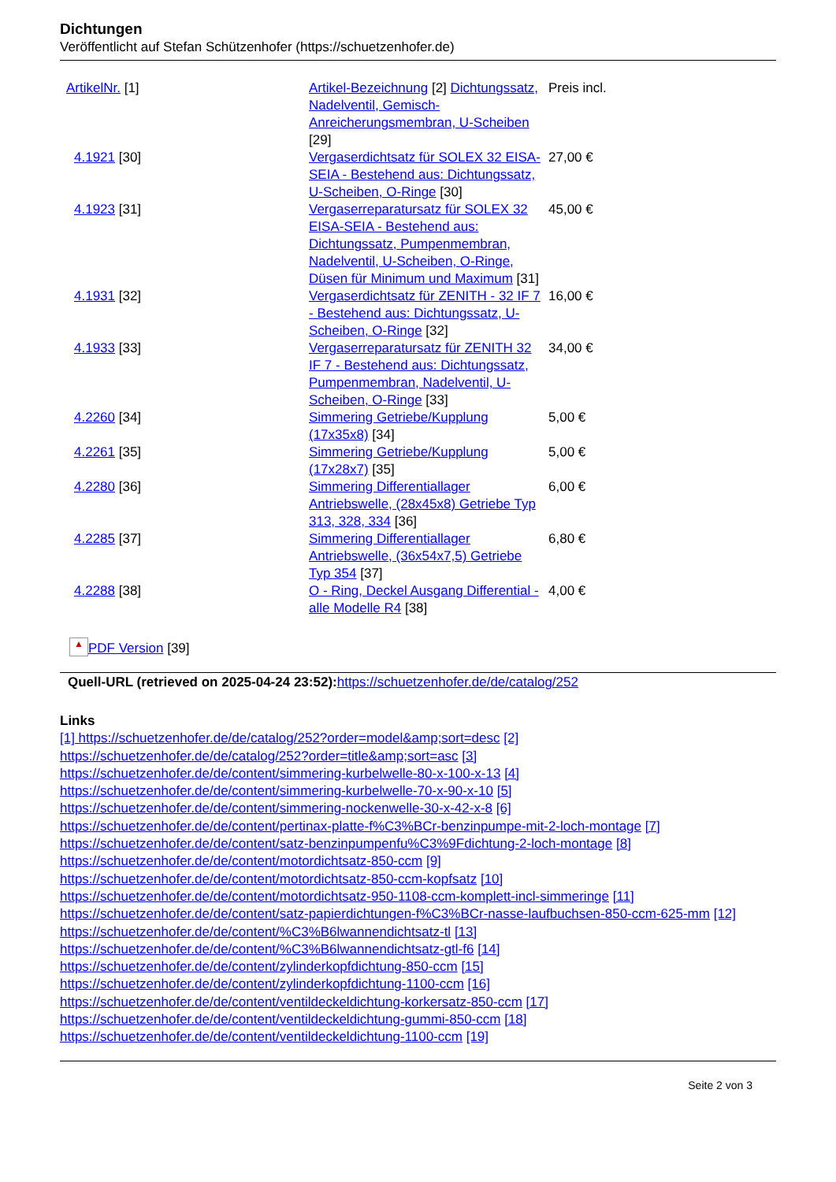Dichtungen
Veröffentlicht auf Stefan Schützenhofer (https://schuetzenhofer.de)
| ArtikelNr. [1] | Artikel-Bezeichnung [2] Dichtungssatz, Nadelventil, Gemisch-Anreicherungsmembran, U-Scheiben [29] | Preis incl. |
| 4.1921 [30] | Vergaserdichtsatz für SOLEX 32 EISA-SEIA - Bestehend aus: Dichtungssatz, U-Scheiben, O-Ringe [30] | 27,00 € |
| 4.1923 [31] | Vergaserreparatursatz für SOLEX 32 EISA-SEIA - Bestehend aus: Dichtungssatz, Pumpenmembran, Nadelventil, U-Scheiben, O-Ringe, Düsen für Minimum und Maximum [31] | 45,00 € |
| 4.1931 [32] | Vergaserdichtsatz für ZENITH - 32 IF 7 - Bestehend aus: Dichtungssatz, U-Scheiben, O-Ringe [32] | 16,00 € |
| 4.1933 [33] | Vergaserreparatursatz für ZENITH 32 IF 7 - Bestehend aus: Dichtungssatz, Pumpenmembran, Nadelventil, U-Scheiben, O-Ringe [33] | 34,00 € |
| 4.2260 [34] | Simmering Getriebe/Kupplung (17x35x8) [34] | 5,00 € |
| 4.2261 [35] | Simmering Getriebe/Kupplung (17x28x7) [35] | 5,00 € |
| 4.2280 [36] | Simmering Differentiallager Antriebswelle, (28x45x8) Getriebe Typ 313, 328, 334 [36] | 6,00 € |
| 4.2285 [37] | Simmering Differentiallager Antriebswelle, (36x54x7,5) Getriebe Typ 354 [37] | 6,80 € |
| 4.2288 [38] | O - Ring, Deckel Ausgang Differential - alle Modelle R4 [38] | 4,00 € |
▲ PDF Version [39]
Quell-URL (retrieved on 2025-04-24 23:52):https://schuetzenhofer.de/de/catalog/252
Links
[1] https://schuetzenhofer.de/de/catalog/252?order=model&amp;sort=desc [2]
https://schuetzenhofer.de/de/catalog/252?order=title&amp;sort=asc [3]
https://schuetzenhofer.de/de/content/simmering-kurbelwelle-80-x-100-x-13 [4]
https://schuetzenhofer.de/de/content/simmering-kurbelwelle-70-x-90-x-10 [5]
https://schuetzenhofer.de/de/content/simmering-nockenwelle-30-x-42-x-8 [6]
https://schuetzenhofer.de/de/content/pertinax-platte-f%C3%BCr-benzinpumpe-mit-2-loch-montage [7]
https://schuetzenhofer.de/de/content/satz-benzinpumpenfu%C3%9Fdichtung-2-loch-montage [8]
https://schuetzenhofer.de/de/content/motordichtsatz-850-ccm [9]
https://schuetzenhofer.de/de/content/motordichtsatz-850-ccm-kopfsatz [10]
https://schuetzenhofer.de/de/content/motordichtsatz-950-1108-ccm-komplett-incl-simmeringe [11]
https://schuetzenhofer.de/de/content/satz-papierdichtungen-f%C3%BCr-nasse-laufbuchsen-850-ccm-625-mm [12]
https://schuetzenhofer.de/de/content/%C3%B6lwannendichtsatz-tl [13]
https://schuetzenhofer.de/de/content/%C3%B6lwannendichtsatz-gtl-f6 [14]
https://schuetzenhofer.de/de/content/zylinderkopfdichtung-850-ccm [15]
https://schuetzenhofer.de/de/content/zylinderkopfdichtung-1100-ccm [16]
https://schuetzenhofer.de/de/content/ventildeckeldichtung-korkersatz-850-ccm [17]
https://schuetzenhofer.de/de/content/ventildeckeldichtung-gummi-850-ccm [18]
https://schuetzenhofer.de/de/content/ventildeckeldichtung-1100-ccm [19]
Seite 2 von 3